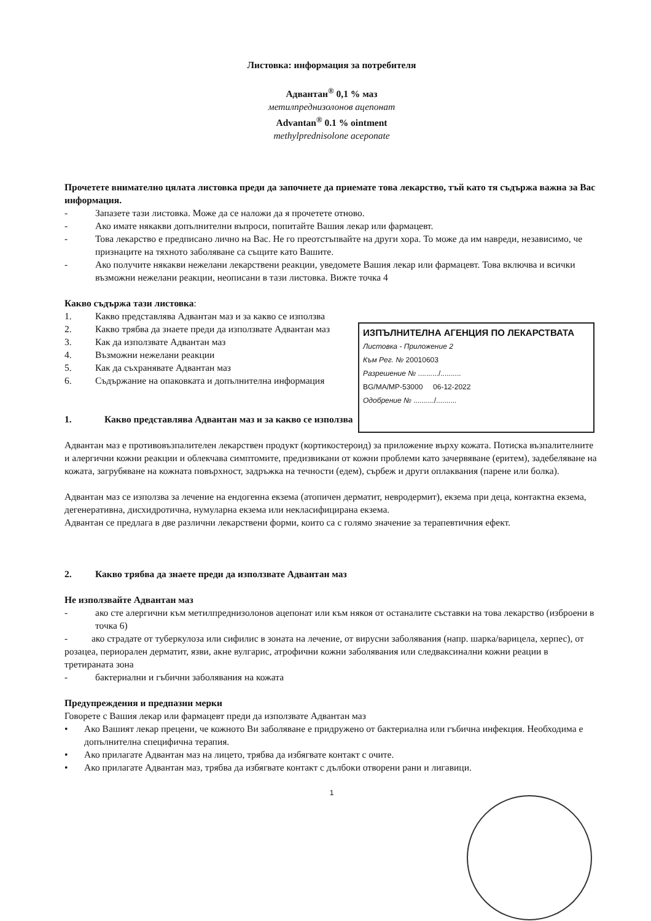Листовка: информация за потребителя
Адвантан<sup>®</sup> 0,1 % маз
метилпреднизолонов ацепонат
Advantan<sup>®</sup> 0.1 % ointment
methylprednisolone aceponate
Прочетете внимателно цялата листовка преди да започнете да приемате това лекарство, тъй като тя съдържа важна за Вас информация.
- Запазете тази листовка. Може да се наложи да я прочетете отново.
- Ако имате някакви допълнителни въпроси, попитайте Вашия лекар или фармацевт.
- Това лекарство е предписано лично на Вас. Не го преотстъпвайте на други хора. То може да им навреди, независимо, че признаците на тяхното заболяване са същите като Вашите.
- Ако получите някакви нежелани лекарствени реакции, уведомете Вашия лекар или фармацевт. Това включва и всички възможни нежелани реакции, неописани в тази листовка. Вижте точка 4
Какво съдържа тази листовка:
1. Какво представлява Адвантан маз и за какво се използва
2. Какво трябва да знаете преди да използвате Адвантан маз
3. Как да използвате Адвантан маз
4. Възможни нежелани реакции
5. Как да съхранявате Адвантан маз
6. Съдържание на опаковката и допълнителна информация
1. Какво представлява Адвантан маз и за какво се използва
Адвантан маз е противовъзпалителен лекарствен продукт (кортикостероид) за приложение върху кожата. Потиска възпалителните и алергични кожни реакции и облекчава симптомите, предизвикани от кожни проблеми като зачервяване (еритем), задебеляване на кожата, загрубяване на кожната повърхност, задръжка на течности (едем), сърбеж и други оплаквания (парене или болка).
Адвантан маз се използва за лечение на ендогенна екзема (атопичен дерматит, невродермит), екзема при деца, контактна екзема, дегенеративна, дисхидротична, нумуларна екзема или некласифицирана екзема.
Адвантан се предлага в две различни лекарствени форми, които са с голямо значение за терапевтичния ефект.
2. Какво трябва да знаете преди да използвате Адвантан маз
Не използвайте Адвантан маз
- ако сте алергични към метилпреднизолонов ацепонат или към някоя от останалите съставки на това лекарство (изброени в точка 6)
- ако страдате от туберкулоза или сифилис в зоната на лечение, от вирусни заболявания (напр. шарка/варицела, херпес), от розацеа, периорален дерматит, язви, акне вулгарис, атрофични кожни заболявания или следваксинални кожни реации в третираната зона
- бактериални и гъбични заболявания на кожата
Предупреждения и предпазни мерки
Говорете с Вашия лекар или фармацевт преди да използвате Адвантан маз
• Ако Вашият лекар прецени, че кожното Ви заболяване е придружено от бактериална или гъбична инфекция. Необходима е допълнителна специфична терапия.
• Ако прилагате Адвантан маз на лицето, трябва да избягвате контакт с очите.
• Ако прилагате Адвантан маз, трябва да избягвате контакт с дълбоки отворени рани и лигавици.
1
ИЗПЪЛНИТЕЛНА АГЕНЦИЯ ПО ЛЕКАРСТВАТА
Листовка - Приложение 2
Към Рег. № 20010603
Разрешение № ........../..........
BG/MA/MP-53000 06-12-2022
Одобрение № ........../..........